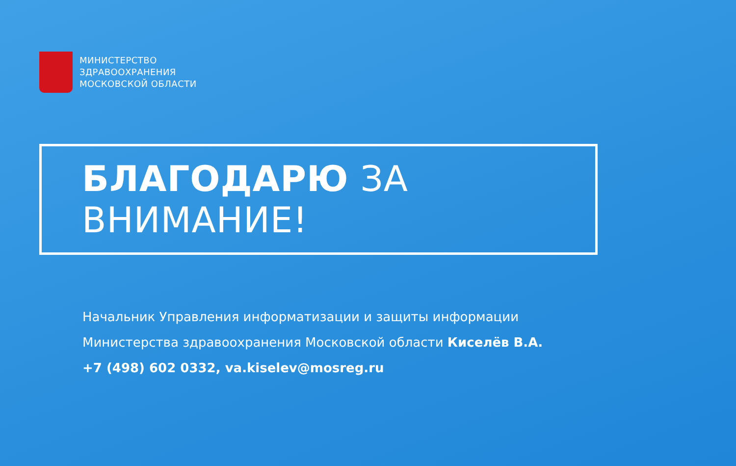МИНИСТЕРСТВО
ЗДРАВООХРАНЕНИЯ
МОСКОВСКОЙ ОБЛАСТИ
БЛАГОДАРЮ ЗА ВНИМАНИЕ!
Начальник Управления информатизации и защиты информации
Министерства здравоохранения Московской области Киселёв В.А.
+7 (498) 602 0332, va.kiselev@mosreg.ru